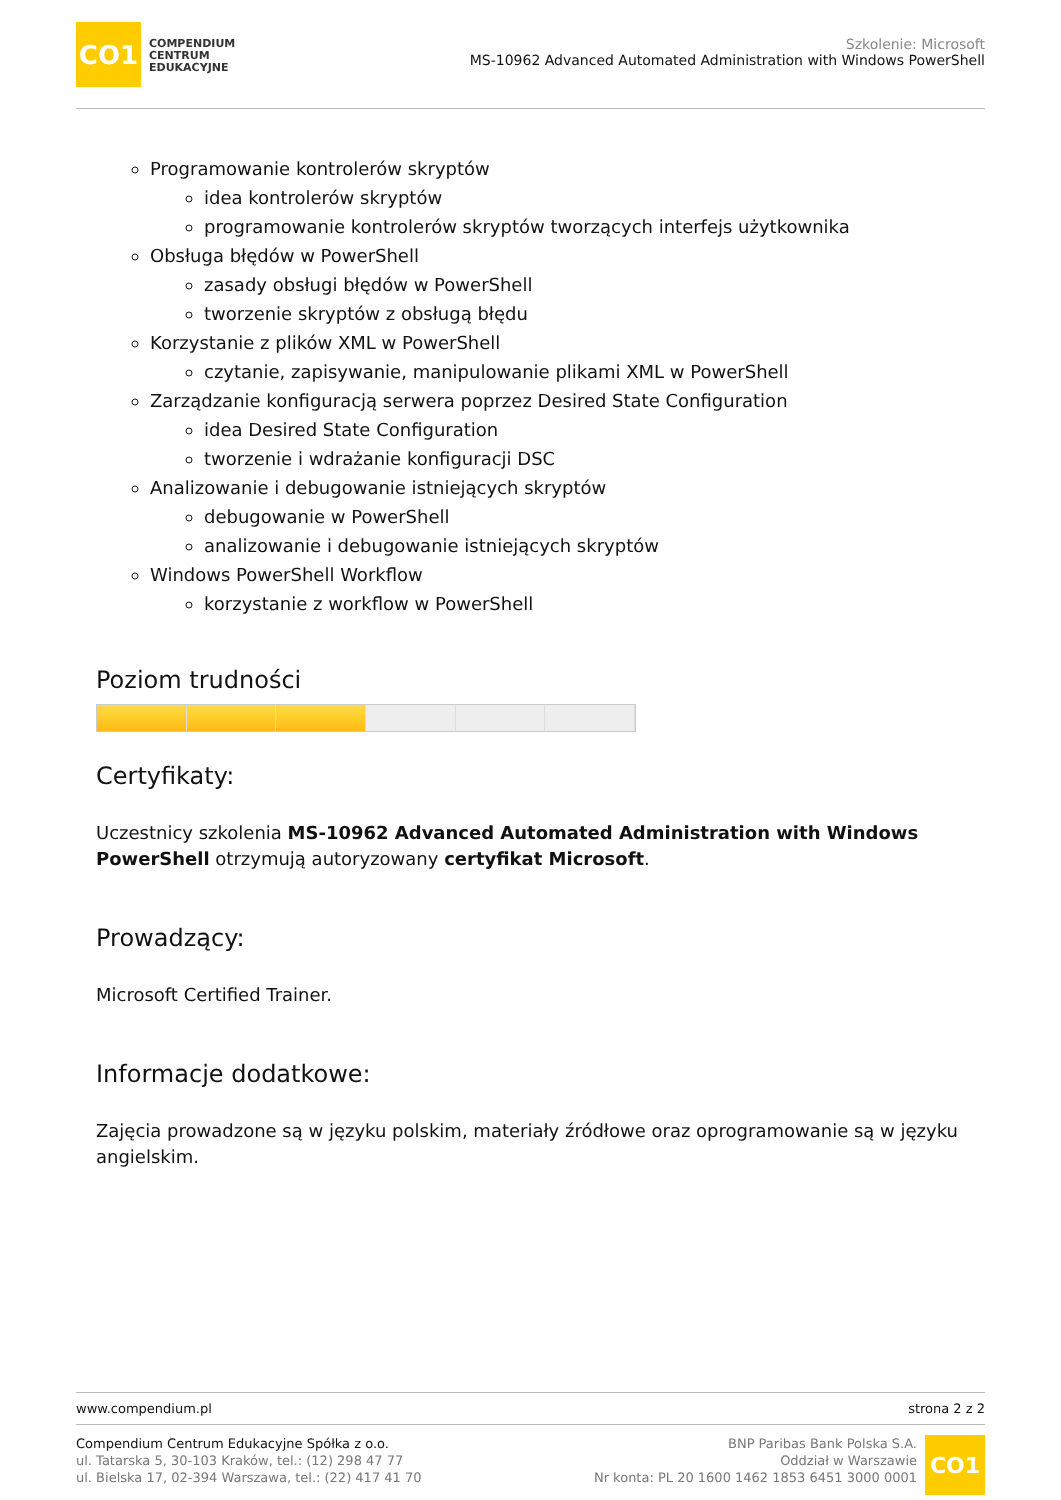CO1
COMPENDIUM
CENTRUM
EDUKACYJNE
Szkolenie: Microsoft
MS-10962 Advanced Automated Administration with Windows PowerShell
Programowanie kontrolerów skryptów
idea kontrolerów skryptów
programowanie kontrolerów skryptów tworzących interfejs użytkownika
Obsługa błędów w PowerShell
zasady obsługi błędów w PowerShell
tworzenie skryptów z obsługą błędu
Korzystanie z plików XML w PowerShell
czytanie, zapisywanie, manipulowanie plikami XML w PowerShell
Zarządzanie konfiguracją serwera poprzez Desired State Configuration
idea Desired State Configuration
tworzenie i wdrażanie konfiguracji DSC
Analizowanie i debugowanie istniejących skryptów
debugowanie w PowerShell
analizowanie i debugowanie istniejących skryptów
Windows PowerShell Workflow
korzystanie z workflow w PowerShell
Poziom trudności
Certyfikaty:
Uczestnicy szkolenia MS-10962 Advanced Automated Administration with Windows PowerShell otrzymują autoryzowany certyfikat Microsoft.
Prowadzący:
Microsoft Certified Trainer.
Informacje dodatkowe:
Zajęcia prowadzone są w języku polskim, materiały źródłowe oraz oprogramowanie są w języku angielskim.
www.compendium.pl strona 2 z 2
Compendium Centrum Edukacyjne Spółka z o.o.
ul. Tatarska 5, 30-103 Kraków, tel.: (12) 298 47 77
ul. Bielska 17, 02-394 Warszawa, tel.: (22) 417 41 70
BNP Paribas Bank Polska S.A.
Oddział w Warszawie
Nr konta: PL 20 1600 1462 1853 6451 3000 0001
CO1